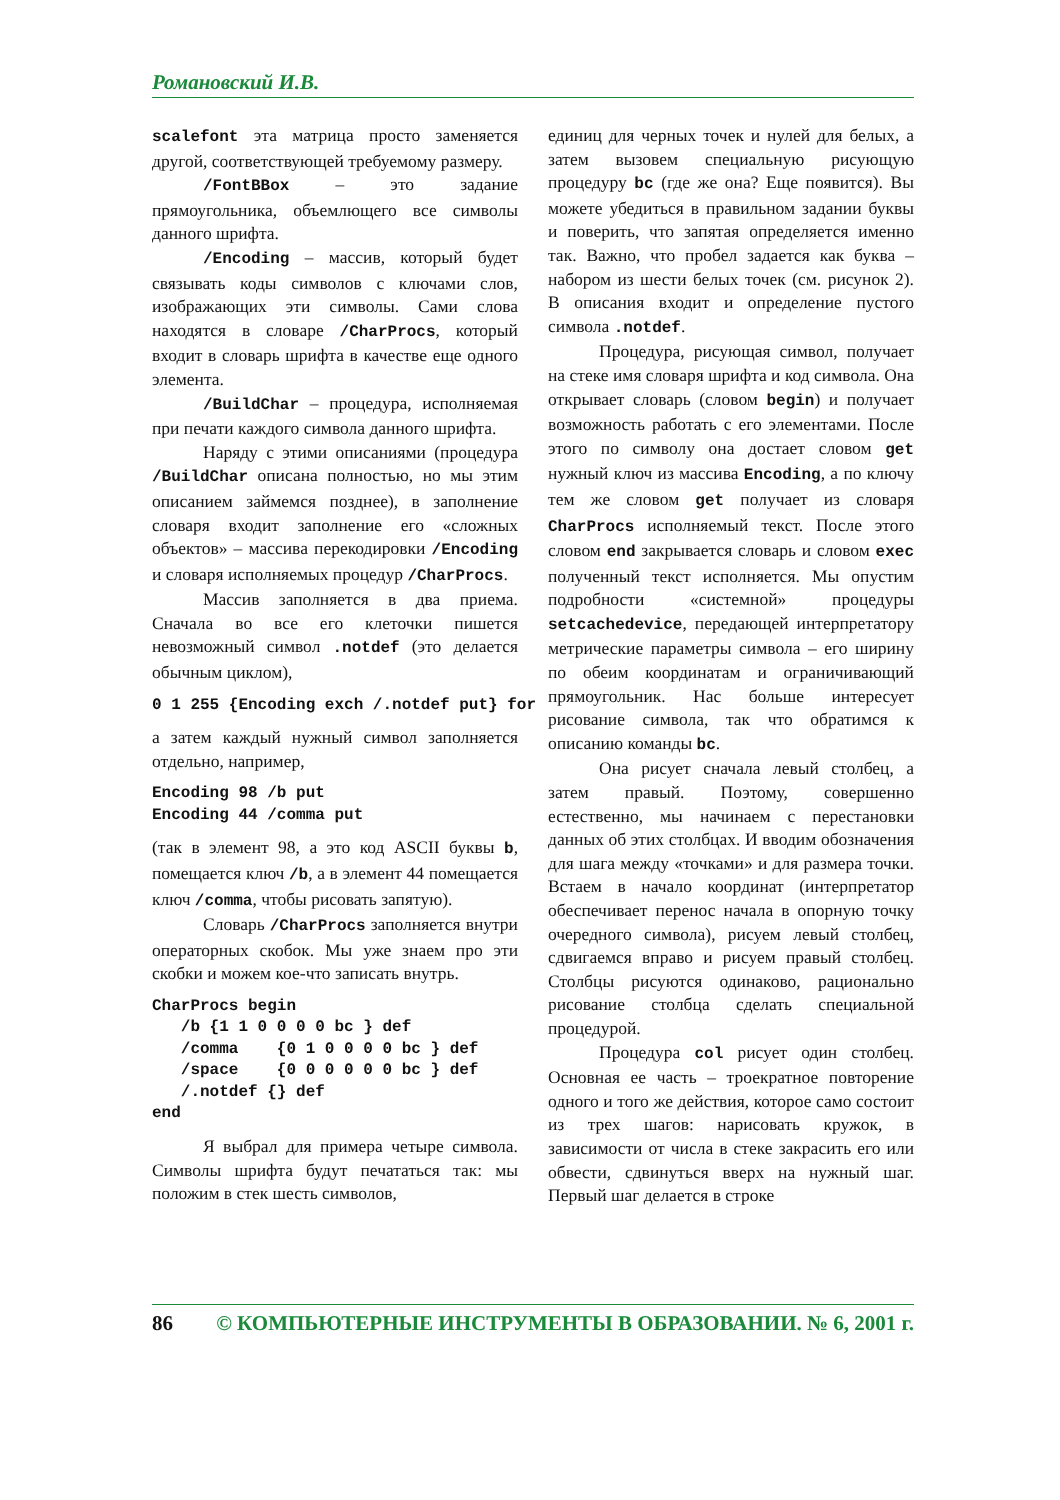Романовский И.В.
scalefont эта матрица просто заменяется другой, соответствующей требуемому размеру.
/FontBBox – это задание прямоугольника, объемлющего все символы данного шрифта.
/Encoding – массив, который будет связывать коды символов с ключами слов, изображающих эти символы. Сами слова находятся в словаре /CharProcs, который входит в словарь шрифта в качестве еще одного элемента.
/BuildChar – процедура, исполняемая при печати каждого символа данного шрифта.
Наряду с этими описаниями (процедура /BuildChar описана полностью, но мы этим описанием займемся позднее), в заполнение словаря входит заполнение его «сложных объектов» – массива перекодировки /Encoding и словаря исполняемых процедур /CharProcs.
Массив заполняется в два приема. Сначала во все его клеточки пишется невозможный символ .notdef (это делается обычным циклом),
0 1 255 {Encoding exch /.notdef put} for
а затем каждый нужный символ заполняется отдельно, например,
Encoding 98 /b put
Encoding 44 /comma put
(так в элемент 98, а это код ASCII буквы b, помещается ключ /b, а в элемент 44 помещается ключ /comma, чтобы рисовать запятую).
Словарь /CharProcs заполняется внутри операторных скобок. Мы уже знаем про эти скобки и можем кое-что записать внутрь.
CharProcs begin
   /b {1 1 0 0 0 0 bc } def
   /comma    {0 1 0 0 0 0 bc } def
   /space    {0 0 0 0 0 0 bc } def
   /.notdef {} def
end
Я выбрал для примера четыре символа. Символы шрифта будут печататься так: мы положим в стек шесть символов,
единиц для черных точек и нулей для белых, а затем вызовем специальную рисующую процедуру bc (где же она? Еще появится). Вы можете убедиться в правильном задании буквы и поверить, что запятая определяется именно так. Важно, что пробел задается как буква – набором из шести белых точек (см. рисунок 2). В описания входит и определение пустого символа .notdef.
Процедура, рисующая символ, получает на стеке имя словаря шрифта и код символа. Она открывает словарь (словом begin) и получает возможность работать с его элементами. После этого по символу она достает словом get нужный ключ из массива Encoding, а по ключу тем же словом get получает из словаря CharProcs исполняемый текст. После этого словом end закрывается словарь и словом exec полученный текст исполняется. Мы опустим подробности «системной» процедуры setcachedevice, передающей интерпретатору метрические параметры символа – его ширину по обеим координатам и ограничивающий прямоугольник. Нас больше интересует рисование символа, так что обратимся к описанию команды bc.
Она рисует сначала левый столбец, а затем правый. Поэтому, совершенно естественно, мы начинаем с перестановки данных об этих столбцах. И вводим обозначения для шага между «точками» и для размера точки. Встаем в начало координат (интерпретатор обеспечивает перенос начала в опорную точку очередного символа), рисуем левый столбец, сдвигаемся вправо и рисуем правый столбец. Столбцы рисуются одинаково, рационально рисование столбца сделать специальной процедурой.
Процедура col рисует один столбец. Основная ее часть – троекратное повторение одного и того же действия, которое само состоит из трех шагов: нарисовать кружок, в зависимости от числа в стеке закрасить его или обвести, сдвинуться вверх на нужный шаг. Первый шаг делается в строке
86 © КОМПЬЮТЕРНЫЕ ИНСТРУМЕНТЫ В ОБРАЗОВАНИИ. № 6, 2001 г.